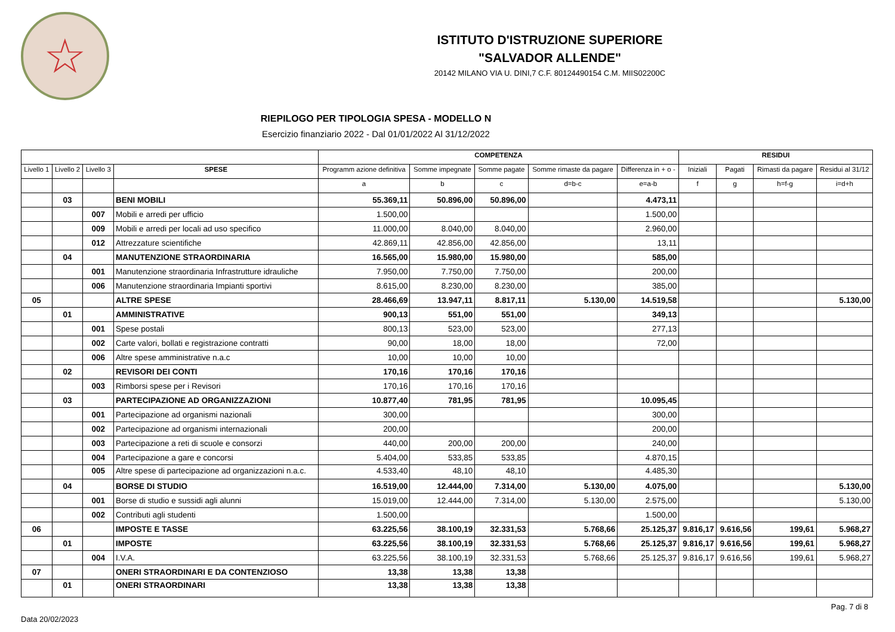☆
ISTITUTO D'ISTRUZIONE SUPERIORE
"SALVADOR ALLENDE"
20142 MILANO VIA U. DINI,7 C.F. 80124490154 C.M. MIIS02200C
RIEPILOGO PER TIPOLOGIA SPESA - MODELLO N
Esercizio finanziario 2022 - Dal 01/01/2022 Al 31/12/2022
| | | | | COMPETENZA | | | | | RESIDUI | | | |
| --- | --- | --- | --- | --- | --- | --- | --- | --- | --- | --- | --- | --- |
| Livello 1 | Livello 2 | Livello 3 | SPESE | Programm azione definitiva | Somme impegnate | Somme pagate | Somme rimaste da pagare | Differenza in + o - | Iniziali | Pagati | Rimasti da pagare | Residui al 31/12 |
| | | | | a | b | c | d=b-c | e=a-b | f | g | h=f-g | i=d+h |
| | 03 | | BENI MOBILI | 55.369,11 | 50.896,00 | 50.896,00 | | 4.473,11 | | | | |
| | | 007 | Mobili e arredi per ufficio | 1.500,00 | | | | 1.500,00 | | | | |
| | | 009 | Mobili e arredi per locali ad uso specifico | 11.000,00 | 8.040,00 | 8.040,00 | | 2.960,00 | | | | |
| | | 012 | Attrezzature scientifiche | 42.869,11 | 42.856,00 | 42.856,00 | | 13,11 | | | | |
| | 04 | | MANUTENZIONE STRAORDINARIA | 16.565,00 | 15.980,00 | 15.980,00 | | 585,00 | | | | |
| | | 001 | Manutenzione straordinaria Infrastrutture idrauliche | 7.950,00 | 7.750,00 | 7.750,00 | | 200,00 | | | | |
| | | 006 | Manutenzione straordinaria Impianti sportivi | 8.615,00 | 8.230,00 | 8.230,00 | | 385,00 | | | | |
| 05 | | | ALTRE SPESE | 28.466,69 | 13.947,11 | 8.817,11 | 5.130,00 | 14.519,58 | | | | 5.130,00 |
| | 01 | | AMMINISTRATIVE | 900,13 | 551,00 | 551,00 | | 349,13 | | | | |
| | | 001 | Spese postali | 800,13 | 523,00 | 523,00 | | 277,13 | | | | |
| | | 002 | Carte valori, bollati e registrazione contratti | 90,00 | 18,00 | 18,00 | | 72,00 | | | | |
| | | 006 | Altre spese amministrative n.a.c | 10,00 | 10,00 | 10,00 | | | | | | |
| | 02 | | REVISORI DEI CONTI | 170,16 | 170,16 | 170,16 | | | | | | |
| | | 003 | Rimborsi spese per i Revisori | 170,16 | 170,16 | 170,16 | | | | | | |
| | 03 | | PARTECIPAZIONE AD ORGANIZZAZIONI | 10.877,40 | 781,95 | 781,95 | | 10.095,45 | | | | |
| | | 001 | Partecipazione ad organismi nazionali | 300,00 | | | | 300,00 | | | | |
| | | 002 | Partecipazione ad organismi internazionali | 200,00 | | | | 200,00 | | | | |
| | | 003 | Partecipazione a reti di scuole e consorzi | 440,00 | 200,00 | 200,00 | | 240,00 | | | | |
| | | 004 | Partecipazione a gare e concorsi | 5.404,00 | 533,85 | 533,85 | | 4.870,15 | | | | |
| | | 005 | Altre spese di partecipazione ad organizzazioni n.a.c. | 4.533,40 | 48,10 | 48,10 | | 4.485,30 | | | | |
| | 04 | | BORSE DI STUDIO | 16.519,00 | 12.444,00 | 7.314,00 | 5.130,00 | 4.075,00 | | | | 5.130,00 |
| | | 001 | Borse di studio e sussidi agli alunni | 15.019,00 | 12.444,00 | 7.314,00 | 5.130,00 | 2.575,00 | | | | 5.130,00 |
| | | 002 | Contributi agli studenti | 1.500,00 | | | | 1.500,00 | | | | |
| 06 | | | IMPOSTE E TASSE | 63.225,56 | 38.100,19 | 32.331,53 | 5.768,66 | 25.125,37 | 9.816,17 | 9.616,56 | 199,61 | 5.968,27 |
| | 01 | | IMPOSTE | 63.225,56 | 38.100,19 | 32.331,53 | 5.768,66 | 25.125,37 | 9.816,17 | 9.616,56 | 199,61 | 5.968,27 |
| | | 004 | I.V.A. | 63.225,56 | 38.100,19 | 32.331,53 | 5.768,66 | 25.125,37 | 9.816,17 | 9.616,56 | 199,61 | 5.968,27 |
| 07 | | | ONERI STRAORDINARI E DA CONTENZIOSO | 13,38 | 13,38 | 13,38 | | | | | | |
| | 01 | | ONERI STRAORDINARI | 13,38 | 13,38 | 13,38 | | | | | | |
Pag. 7 di 8
Data 20/02/2023